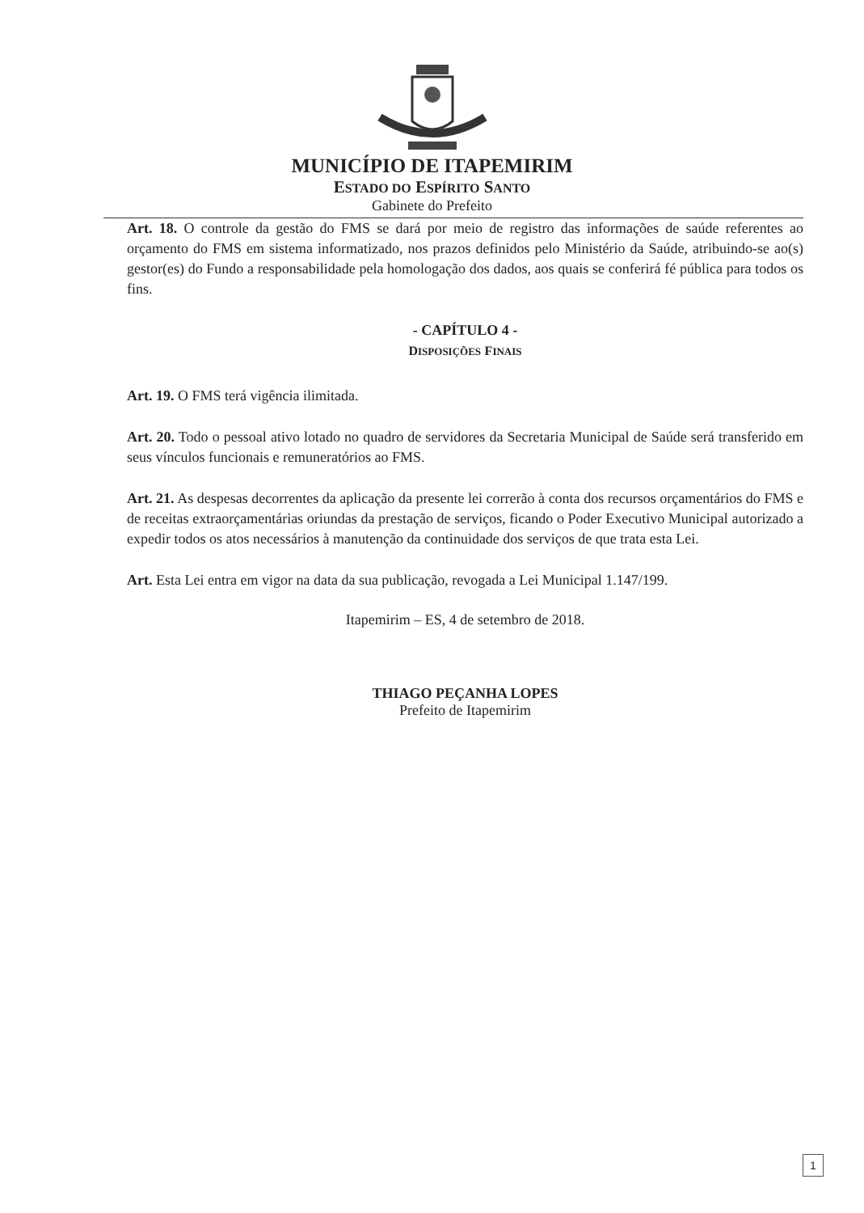MUNICÍPIO DE ITAPEMIRIM
ESTADO DO ESPÍRITO SANTO
Gabinete do Prefeito
Art. 18. O controle da gestão do FMS se dará por meio de registro das informações de saúde referentes ao orçamento do FMS em sistema informatizado, nos prazos definidos pelo Ministério da Saúde, atribuindo-se ao(s) gestor(es) do Fundo a responsabilidade pela homologação dos dados, aos quais se conferirá fé pública para todos os fins.
- CAPÍTULO 4 -
DISPOSIÇÕES FINAIS
Art. 19. O FMS terá vigência ilimitada.
Art. 20. Todo o pessoal ativo lotado no quadro de servidores da Secretaria Municipal de Saúde será transferido em seus vínculos funcionais e remuneratórios ao FMS.
Art. 21. As despesas decorrentes da aplicação da presente lei correrão à conta dos recursos orçamentários do FMS e de receitas extraorçamentárias oriundas da prestação de serviços, ficando o Poder Executivo Municipal autorizado a expedir todos os atos necessários à manutenção da continuidade dos serviços de que trata esta Lei.
Art. Esta Lei entra em vigor na data da sua publicação, revogada a Lei Municipal 1.147/199.
Itapemirim – ES, 4 de setembro de 2018.
THIAGO PEÇANHA LOPES
Prefeito de Itapemirim
1